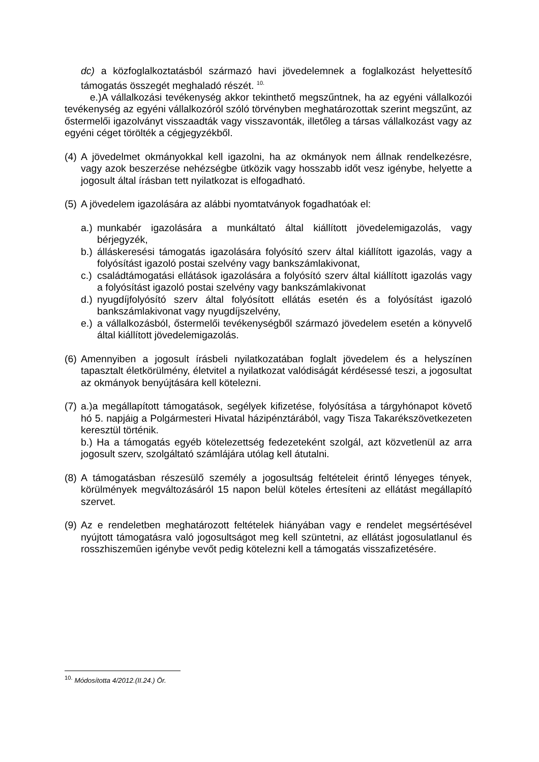dc) a közfoglalkoztatásból származó havi jövedelemnek a foglalkozást helyettesítő támogatás összegét meghaladó részét. <sup>10.</sup>
e.)A vállalkozási tevékenység akkor tekinthető megszűntnek, ha az egyéni vállalkozói tevékenység az egyéni vállalkozóról szóló törvényben meghatározottak szerint megszűnt, az őstermelői igazolványt visszaadták vagy visszavonták, illetőleg a társas vállalkozást vagy az egyéni céget törölték a cégjegyzékből.
(4) A jövedelmet okmányokkal kell igazolni, ha az okmányok nem állnak rendelkezésre, vagy azok beszerzése nehézségbe ütközik vagy hosszabb időt vesz igénybe, helyette a jogosult által írásban tett nyilatkozat is elfogadható.
(5) A jövedelem igazolására az alábbi nyomtatványok fogadhatóak el:
a.) munkabér igazolására a munkáltató által kiállított jövedelemigazolás, vagy bérjegyzék,
b.) álláskeresési támogatás igazolására folyósító szerv által kiállított igazolás, vagy a folyósítást igazoló postai szelvény vagy bankszámlakivonat,
c.) családtámogatási ellátások igazolására a folyósító szerv által kiállított igazolás vagy a folyósítást igazoló postai szelvény vagy bankszámlakivonat
d.) nyugdíjfolyósító szerv által folyósított ellátás esetén és a folyósítást igazoló bankszámlakivonat vagy nyugdíjszelvény,
e.) a vállalkozásból, őstermelői tevékenységből származó jövedelem esetén a könyvelő által kiállított jövedelemigazolás.
(6) Amennyiben a jogosult írásbeli nyilatkozatában foglalt jövedelem és a helyszínen tapasztalt életkörülmény, életvitel a nyilatkozat valódiságát kérdésessé teszi, a jogosultat az okmányok benyújtására kell kötelezni.
(7) a.)a megállapított támogatások, segélyek kifizetése, folyósítása a tárgyhónapot követő hó 5. napjáig a Polgármesteri Hivatal házipénztárából, vagy Tisza Takarékszövetkezeten keresztül történik.
b.) Ha a támogatás egyéb kötelezettség fedezeteként szolgál, azt közvetlenül az arra jogosult szerv, szolgáltató számlájára utólag kell átutalni.
(8) A támogatásban részesülő személy a jogosultság feltételeit érintő lényeges tények, körülmények megváltozásáról 15 napon belül köteles értesíteni az ellátást megállapító szervet.
(9) Az e rendeletben meghatározott feltételek hiányában vagy e rendelet megsértésével nyújtott támogatásra való jogosultságot meg kell szüntetni, az ellátást jogosulatlanul és rosszhiszeműen igénybe vevőt pedig kötelezni kell a támogatás visszafizetésére.
<sup>10.</sup> Módosította 4/2012.(II.24.) Ör.